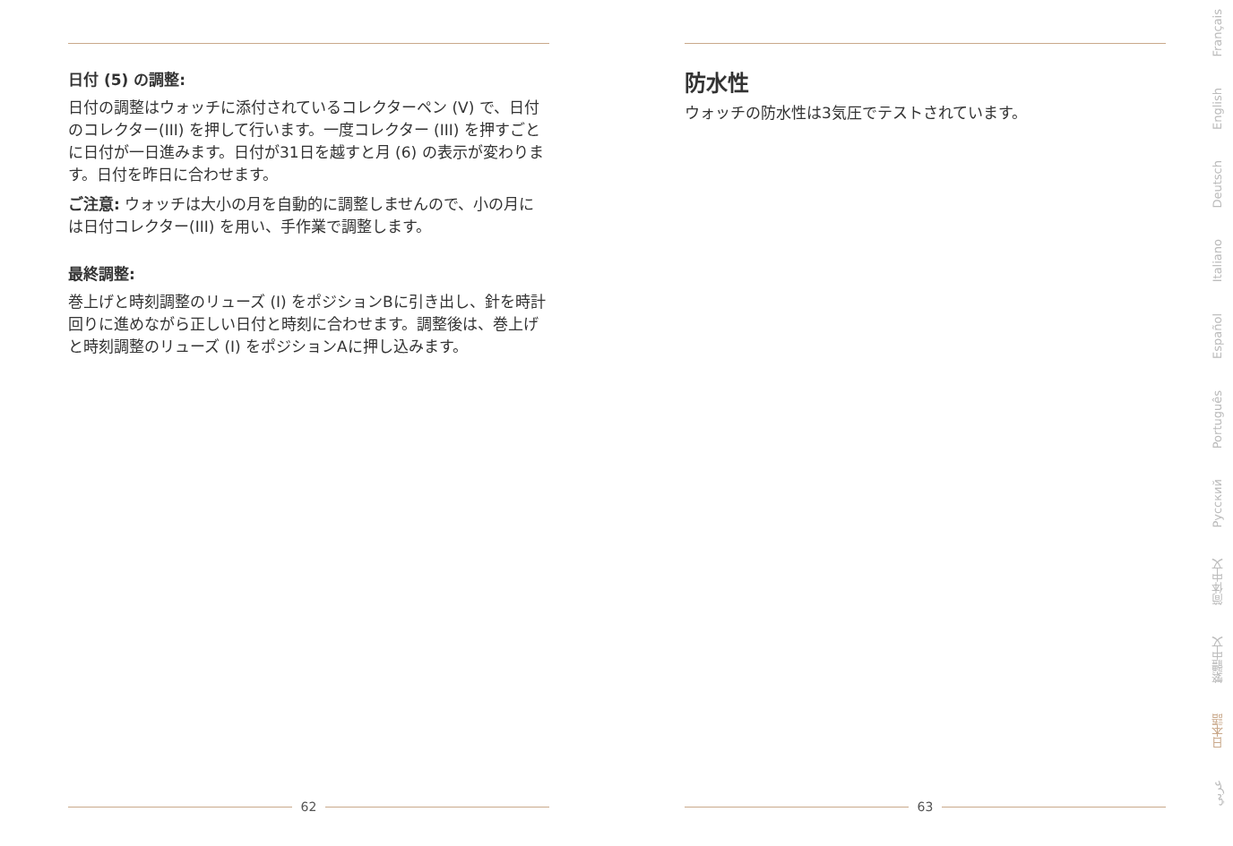日付 (5) の調整:
日付の調整はウォッチに添付されているコレクターペン (V) で、日付のコレクター(III) を押して行います。一度コレクター (III) を押すごとに日付が一日進みます。日付が31日を越すと月 (6) の表示が変わります。日付を昨日に合わせます。
ご注意: ウォッチは大小の月を自動的に調整しませんので、小の月には日付コレクター(III) を用い、手作業で調整します。
最終調整:
巻上げと時刻調整のリューズ (I) をポジションBに引き出し、針を時計回りに進めながら正しい日付と時刻に合わせます。調整後は、巻上げと時刻調整のリューズ (I) をポジションAに押し込みます。
62
防水性
ウォッチの防水性は3気圧でテストされています。
63
Français
English
Deutsch
Italiano
Español
Português
Русский
简体中文
繁體中文
日本語
عربي